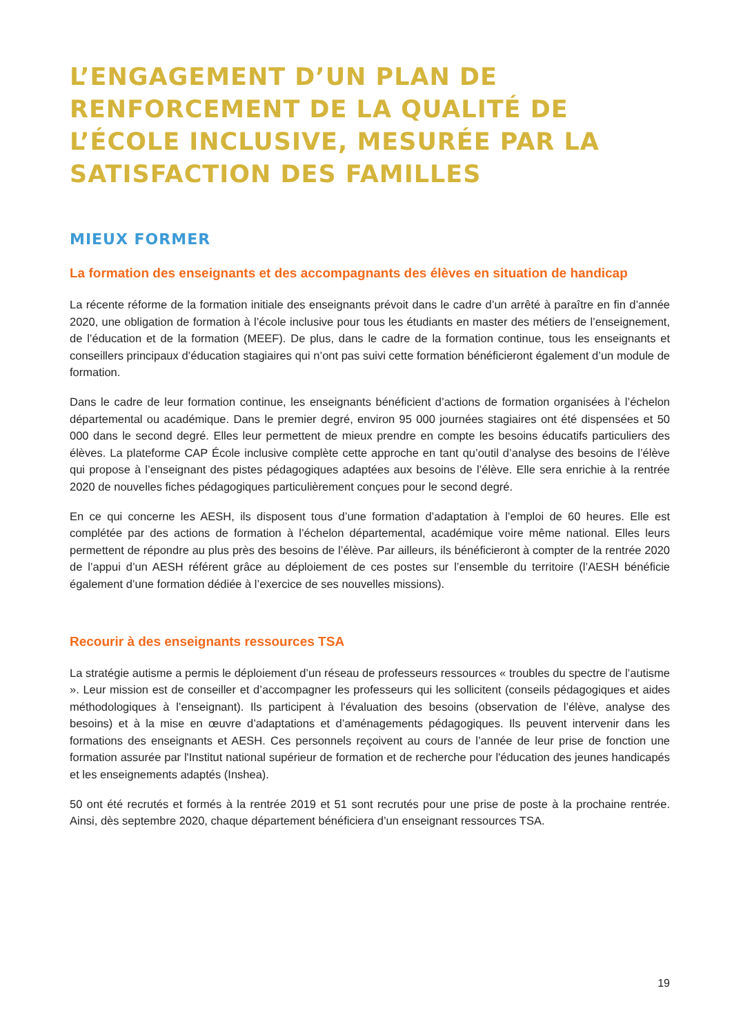L’ENGAGEMENT D’UN PLAN DE RENFORCEMENT DE LA QUALITÉ DE L’ÉCOLE INCLUSIVE, MESURÉE PAR LA SATISFACTION DES FAMILLES
MIEUX FORMER
La formation des enseignants et des accompagnants des élèves en situation de handicap
La récente réforme de la formation initiale des enseignants prévoit dans le cadre d’un arrêté à paraître en fin d’année 2020, une obligation de formation à l’école inclusive pour tous les étudiants en master des métiers de l’enseignement, de l’éducation et de la formation (MEEF). De plus, dans le cadre de la formation continue, tous les enseignants et conseillers principaux d’éducation stagiaires qui n’ont pas suivi cette formation bénéficieront également d’un module de formation.
Dans le cadre de leur formation continue, les enseignants bénéficient d’actions de formation organisées à l’échelon départemental ou académique. Dans le premier degré, environ 95 000 journées stagiaires ont été dispensées et 50 000 dans le second degré. Elles leur permettent de mieux prendre en compte les besoins éducatifs particuliers des élèves. La plateforme CAP École inclusive complète cette approche en tant qu’outil d’analyse des besoins de l’élève qui propose à l’enseignant des pistes pédagogiques adaptées aux besoins de l’élève. Elle sera enrichie à la rentrée 2020 de nouvelles fiches pédagogiques particulièrement conçues pour le second degré.
En ce qui concerne les AESH, ils disposent tous d’une formation d’adaptation à l’emploi de 60 heures. Elle est complétée par des actions de formation à l’échelon départemental, académique voire même national. Elles leurs permettent de répondre au plus près des besoins de l’élève. Par ailleurs, ils bénéficieront à compter de la rentrée 2020 de l’appui d’un AESH référent grâce au déploiement de ces postes sur l’ensemble du territoire (l’AESH bénéficie également d’une formation dédiée à l’exercice de ses nouvelles missions).
Recourir à des enseignants ressources TSA
La stratégie autisme a permis le déploiement d’un réseau de professeurs ressources « troubles du spectre de l’autisme ». Leur mission est de conseiller et d’accompagner les professeurs qui les sollicitent (conseils pédagogiques et aides méthodologiques à l’enseignant). Ils participent à l'évaluation des besoins (observation de l’élève, analyse des besoins) et à la mise en œuvre d’adaptations et d’aménagements pédagogiques. Ils peuvent intervenir dans les formations des enseignants et AESH. Ces personnels reçoivent au cours de l’année de leur prise de fonction une formation assurée par l'Institut national supérieur de formation et de recherche pour l'éducation des jeunes handicapés et les enseignements adaptés (Inshea).
50 ont été recrutés et formés à la rentrée 2019 et 51 sont recrutés pour une prise de poste à la prochaine rentrée. Ainsi, dès septembre 2020, chaque département bénéficiera d’un enseignant ressources TSA.
19